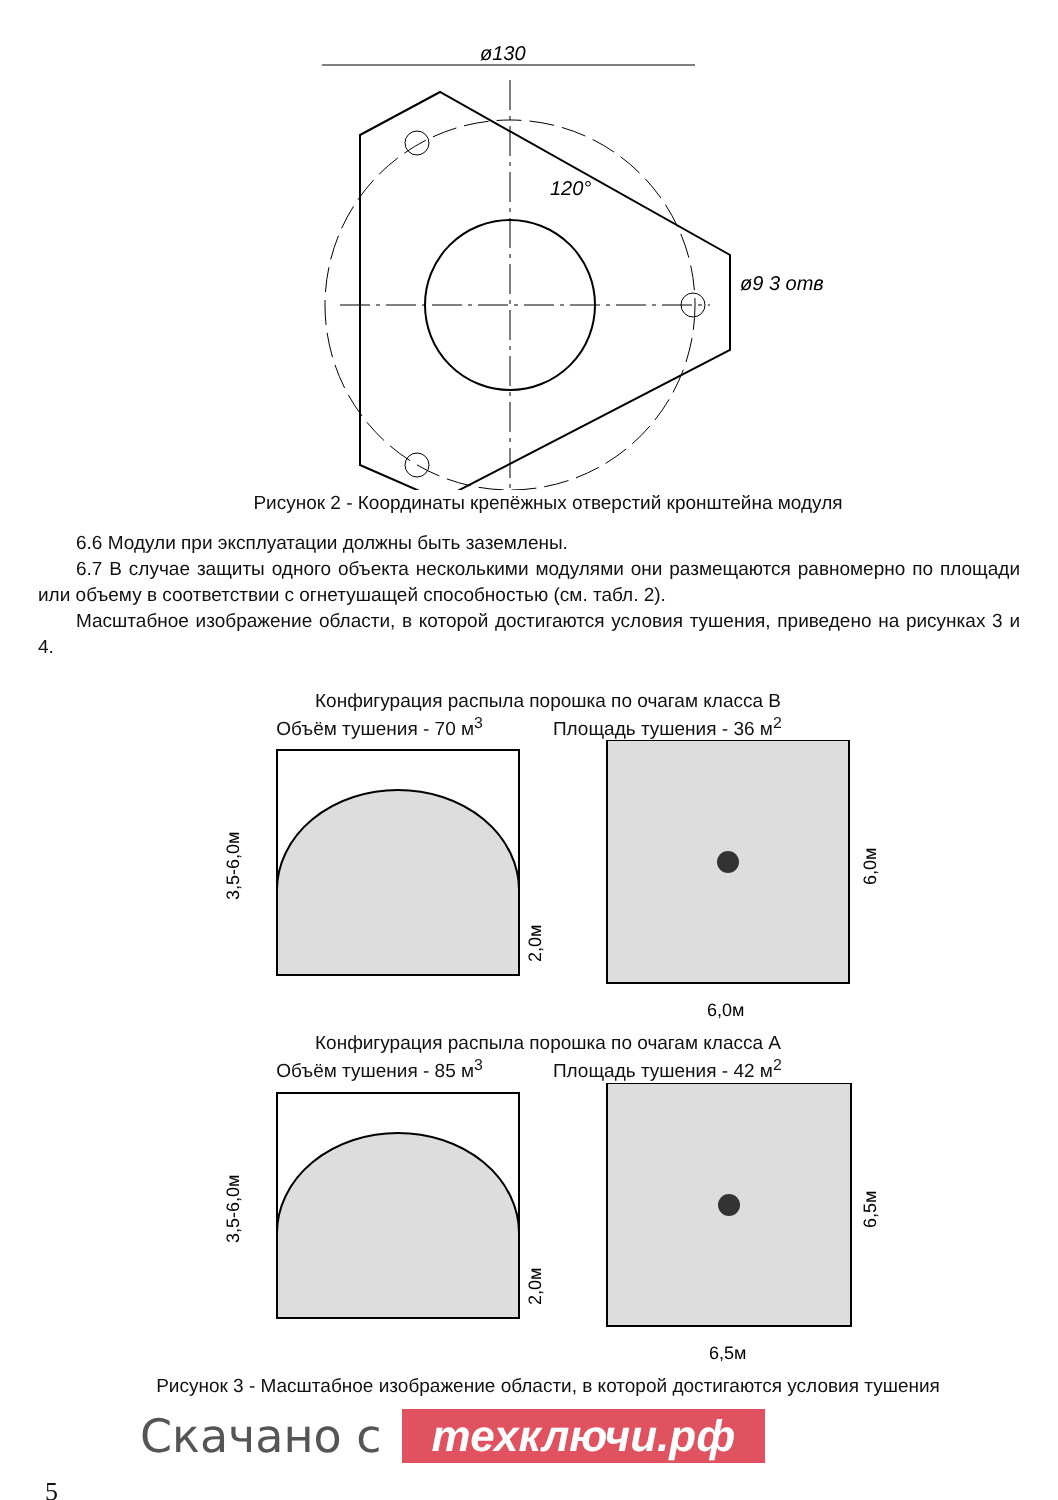ø130
120°
ø9 3 отв
Рисунок 2 - Координаты крепёжных отверстий кронштейна модуля
6.6 Модули при эксплуатации должны быть заземлены.
6.7 В случае защиты одного объекта несколькими модулями они размещаются равномерно по площади или объему в соответствии с огнетушащей способностью (см. табл. 2).
Масштабное изображение области, в которой достигаются условия тушения, приведено на рисунках 3 и 4.
Конфигурация распыла порошка по очагам класса В
Объём тушения - 70 м<sup>3</sup> Площадь тушения - 36 м<sup>2</sup>
3,5-6,0м
2,0м
6,0м
6,0м
Конфигурация распыла порошка по очагам класса А
Объём тушения - 85 м<sup>3</sup> Площадь тушения - 42 м<sup>2</sup>
3,5-6,0м
2,0м
6,5м
6,5м
Рисунок 3 - Масштабное изображение области, в которой достигаются условия тушения
Скачано с техключи.рф
5